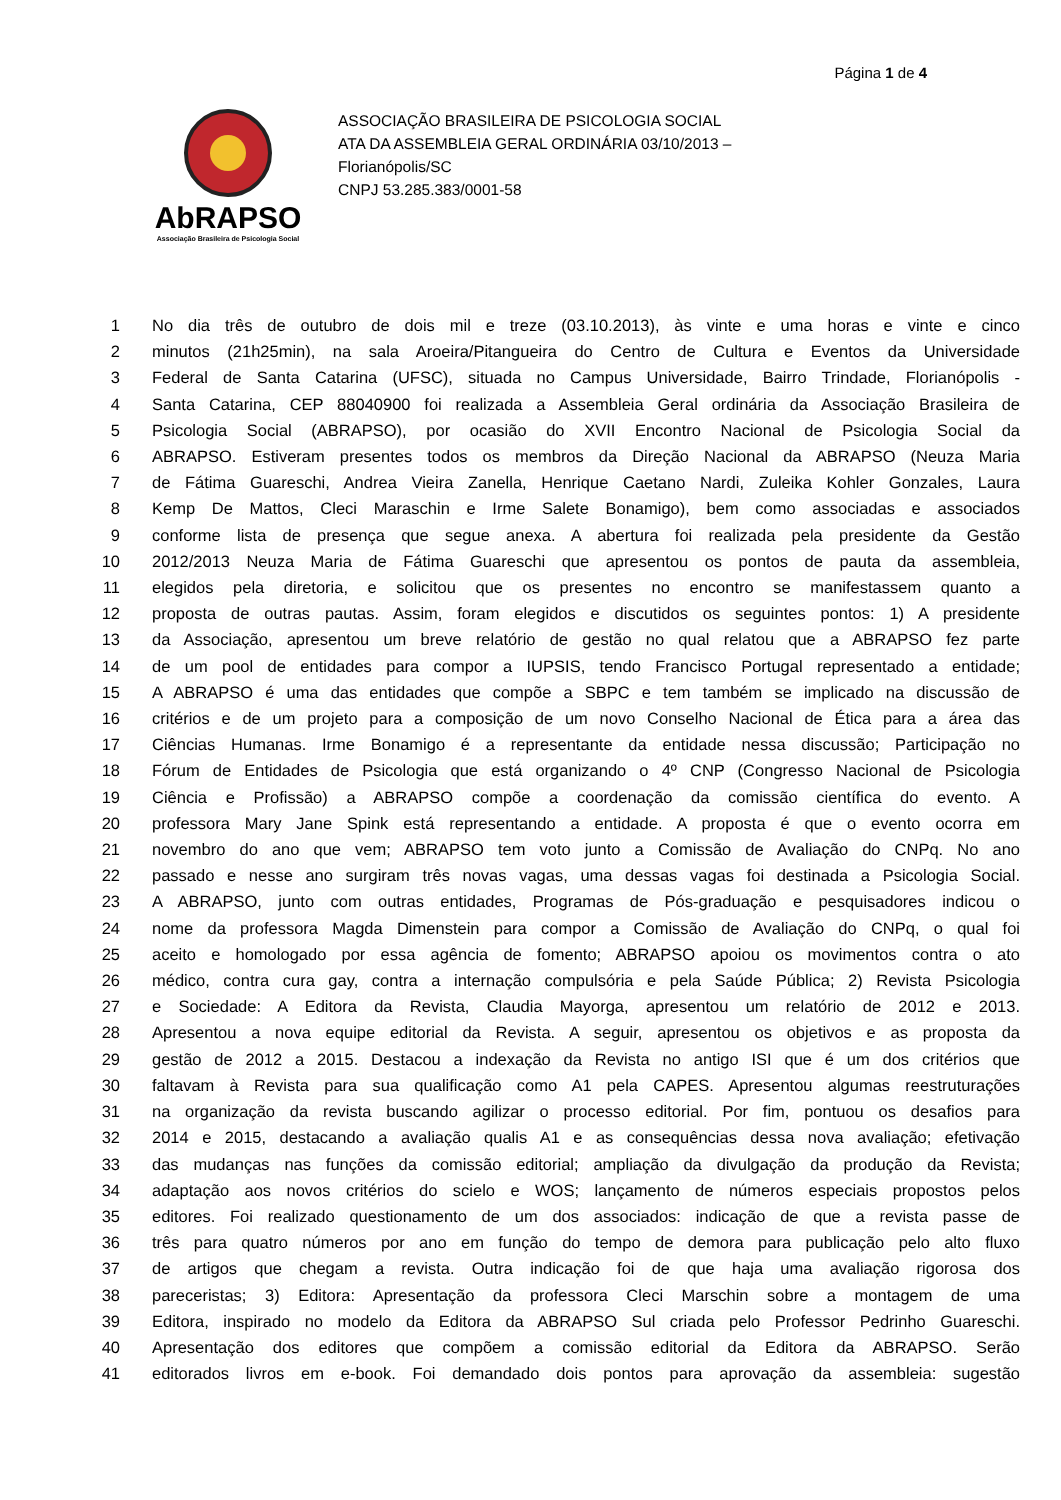Página 1 de 4
AbRAPSO
Associação Brasileira de Psicologia Social
ASSOCIAÇÃO BRASILEIRA DE PSICOLOGIA SOCIAL
ATA DA ASSEMBLEIA GERAL ORDINÁRIA 03/10/2013 –
Florianópolis/SC
CNPJ 53.285.383/0001-58
1 No dia três de outubro de dois mil e treze (03.10.2013), às vinte e uma horas e vinte e cinco
2 minutos (21h25min), na sala Aroeira/Pitangueira do Centro de Cultura e Eventos da Universidade
3 Federal de Santa Catarina (UFSC), situada no Campus Universidade, Bairro Trindade, Florianópolis -
4 Santa Catarina, CEP 88040900 foi realizada a Assembleia Geral ordinária da Associação Brasileira de
5 Psicologia Social (ABRAPSO), por ocasião do XVII Encontro Nacional de Psicologia Social da
6 ABRAPSO. Estiveram presentes todos os membros da Direção Nacional da ABRAPSO (Neuza Maria
7 de Fátima Guareschi, Andrea Vieira Zanella, Henrique Caetano Nardi, Zuleika Kohler Gonzales, Laura
8 Kemp De Mattos, Cleci Maraschin e Irme Salete Bonamigo), bem como associadas e associados
9 conforme lista de presença que segue anexa. A abertura foi realizada pela presidente da Gestão
10 2012/2013 Neuza Maria de Fátima Guareschi que apresentou os pontos de pauta da assembleia,
11 elegidos pela diretoria, e solicitou que os presentes no encontro se manifestassem quanto a
12 proposta de outras pautas. Assim, foram elegidos e discutidos os seguintes pontos: 1) A presidente
13 da Associação, apresentou um breve relatório de gestão no qual relatou que a ABRAPSO fez parte
14 de um pool de entidades para compor a IUPSIS, tendo Francisco Portugal representado a entidade;
15 A ABRAPSO é uma das entidades que compõe a SBPC e tem também se implicado na discussão de
16 critérios e de um projeto para a composição de um novo Conselho Nacional de Ética para a área das
17 Ciências Humanas. Irme Bonamigo é a representante da entidade nessa discussão; Participação no
18 Fórum de Entidades de Psicologia que está organizando o 4º CNP (Congresso Nacional de Psicologia
19 Ciência e Profissão) a ABRAPSO compõe a coordenação da comissão científica do evento. A
20 professora Mary Jane Spink está representando a entidade. A proposta é que o evento ocorra em
21 novembro do ano que vem; ABRAPSO tem voto junto a Comissão de Avaliação do CNPq. No ano
22 passado e nesse ano surgiram três novas vagas, uma dessas vagas foi destinada a Psicologia Social.
23 A ABRAPSO, junto com outras entidades, Programas de Pós-graduação e pesquisadores indicou o
24 nome da professora Magda Dimenstein para compor a Comissão de Avaliação do CNPq, o qual foi
25 aceito e homologado por essa agência de fomento; ABRAPSO apoiou os movimentos contra o ato
26 médico, contra cura gay, contra a internação compulsória e pela Saúde Pública; 2) Revista Psicologia
27 e Sociedade: A Editora da Revista, Claudia Mayorga, apresentou um relatório de 2012 e 2013.
28 Apresentou a nova equipe editorial da Revista. A seguir, apresentou os objetivos e as proposta da
29 gestão de 2012 a 2015. Destacou a indexação da Revista no antigo ISI que é um dos critérios que
30 faltavam à Revista para sua qualificação como A1 pela CAPES. Apresentou algumas reestruturações
31 na organização da revista buscando agilizar o processo editorial. Por fim, pontuou os desafios para
32 2014 e 2015, destacando a avaliação qualis A1 e as consequências dessa nova avaliação; efetivação
33 das mudanças nas funções da comissão editorial; ampliação da divulgação da produção da Revista;
34 adaptação aos novos critérios do scielo e WOS; lançamento de números especiais propostos pelos
35 editores. Foi realizado questionamento de um dos associados: indicação de que a revista passe de
36 três para quatro números por ano em função do tempo de demora para publicação pelo alto fluxo
37 de artigos que chegam a revista. Outra indicação foi de que haja uma avaliação rigorosa dos
38 pareceristas; 3) Editora: Apresentação da professora Cleci Marschin sobre a montagem de uma
39 Editora, inspirado no modelo da Editora da ABRAPSO Sul criada pelo Professor Pedrinho Guareschi.
40 Apresentação dos editores que compõem a comissão editorial da Editora da ABRAPSO. Serão
41 editorados livros em e-book. Foi demandado dois pontos para aprovação da assembleia: sugestão